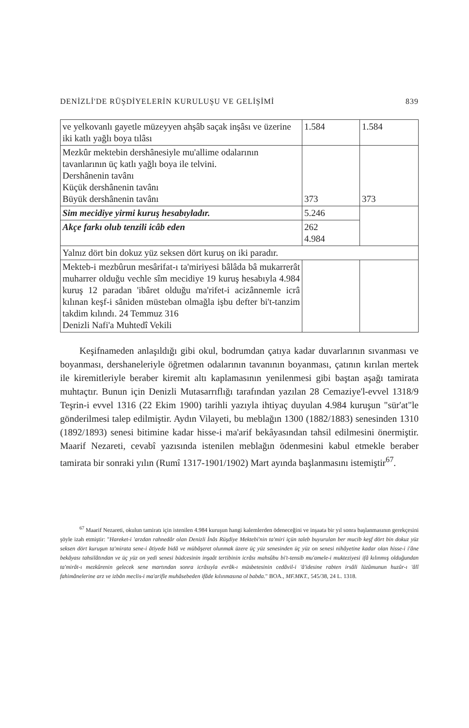DENİZLİ'DE RÜŞDİYELERİN KURULUŞU VE GELİŞİMİ 839
| ve yelkovanlı gayetle müzeyyen ahşâb saçak inşâsı ve üzerine iki katlı yağlı boya tılâsı | 1.584 | 1.584 |
| Mezkûr mektebin dershânesiyle mu'allime odalarının tavanlarının üç katlı yağlı boya ile telvini. Dershânenin tavânı Küçük dershânenin tavânı Büyük dershânenin tavânı | 373 | 373 |
| Sim mecidiye yirmi kuruş hesabıyladır. | 5.246 | |
| Akçe farkı olub tenzili icâb eden | 262 4.984 | |
| Yalnız dört bin dokuz yüz seksen dört kuruş on iki paradır. | | |
| Mekteb-i mezbûrun mesârifat-ı ta'miriyesi bâlâda bâ mukarrerât muharrer olduğu vechle sîm mecidiye 19 kuruş hesabıyla 4.984 kuruş 12 paradan 'ibâret olduğu ma'rifet-i acizânnemle icrâ kılınan keşf-i sâniden müsteban olmağla işbu defter bi't-tanzim takdim kılındı. 24 Temmuz 316 Denizli Nafi'a Muhtedî Vekili | | |
Keşifnameden anlaşıldığı gibi okul, bodrumdan çatıya kadar duvarlarının sıvanması ve boyanması, dershaneleriyle öğretmen odalarının tavanının boyanması, çatının kırılan mertek ile kiremitleriyle beraber kiremit altı kaplamasının yenilenmesi gibi baştan aşağı tamirata muhtaçtır. Bunun için Denizli Mutasarrıflığı tarafından yazılan 28 Cemaziye'l-evvel 1318/9 Teşrin-i evvel 1316 (22 Ekim 1900) tarihli yazıyla ihtiyaç duyulan 4.984 kuruşun "sür'at"le gönderilmesi talep edilmiştir. Aydın Vilayeti, bu meblağın 1300 (1882/1883) senesinden 1310 (1892/1893) senesi bitimine kadar hisse-i ma'arif bekâyasından tahsil edilmesini önermiştir. Maarif Nezareti, cevabî yazısında istenilen meblağın ödenmesini kabul etmekle beraber tamirata bir sonraki yılın (Rumî 1317-1901/1902) Mart ayında başlanmasını istemiştir<sup>67</sup>.
<sup>67</sup> Maarif Nezareti, okulun tamiratı için istenilen 4.984 kuruşun hangi kalemlerden ödeneceğini ve inşaata bir yıl sonra başlanmasının gerekçesini şöyle izah etmiştir: "Hareket-i 'arzdan rahnedâr olan Denizli İnâs Rüşdiye Mektebi'nin ta'miri içün taleb buyurulan ber mucib keşf dört bin dokuz yüz seksen dört kuruşun ta'mirata sene-i âtiyede bidâ ve mübâşeret olunmak üzere üç yüz senesinden üç yüz on senesi nihâyetine kadar olan hisse-i i'âne bekâyası tahsilâtından ve üç yüz on yedi senesi büdcesinin inşaât tertibinin icrâsı mahsûbu bi't-tensib mu'amele-i mukteziyesi ifâ kılınmış olduğundan ta'mirât-ı mezkûrenin gelecek sene martından sonra icrâsıyla evrâk-ı müsbetesinin cedâvil-i 'â'idesine rabten irsâli lüzûmunun huzûr-ı 'âlî fahimânelerine arz ve izbân meclis-i ma'arifle muhâsebeden ifâde kılınmasına ol babda." BOA., MF.MKT., 545/38, 24 L. 1318.